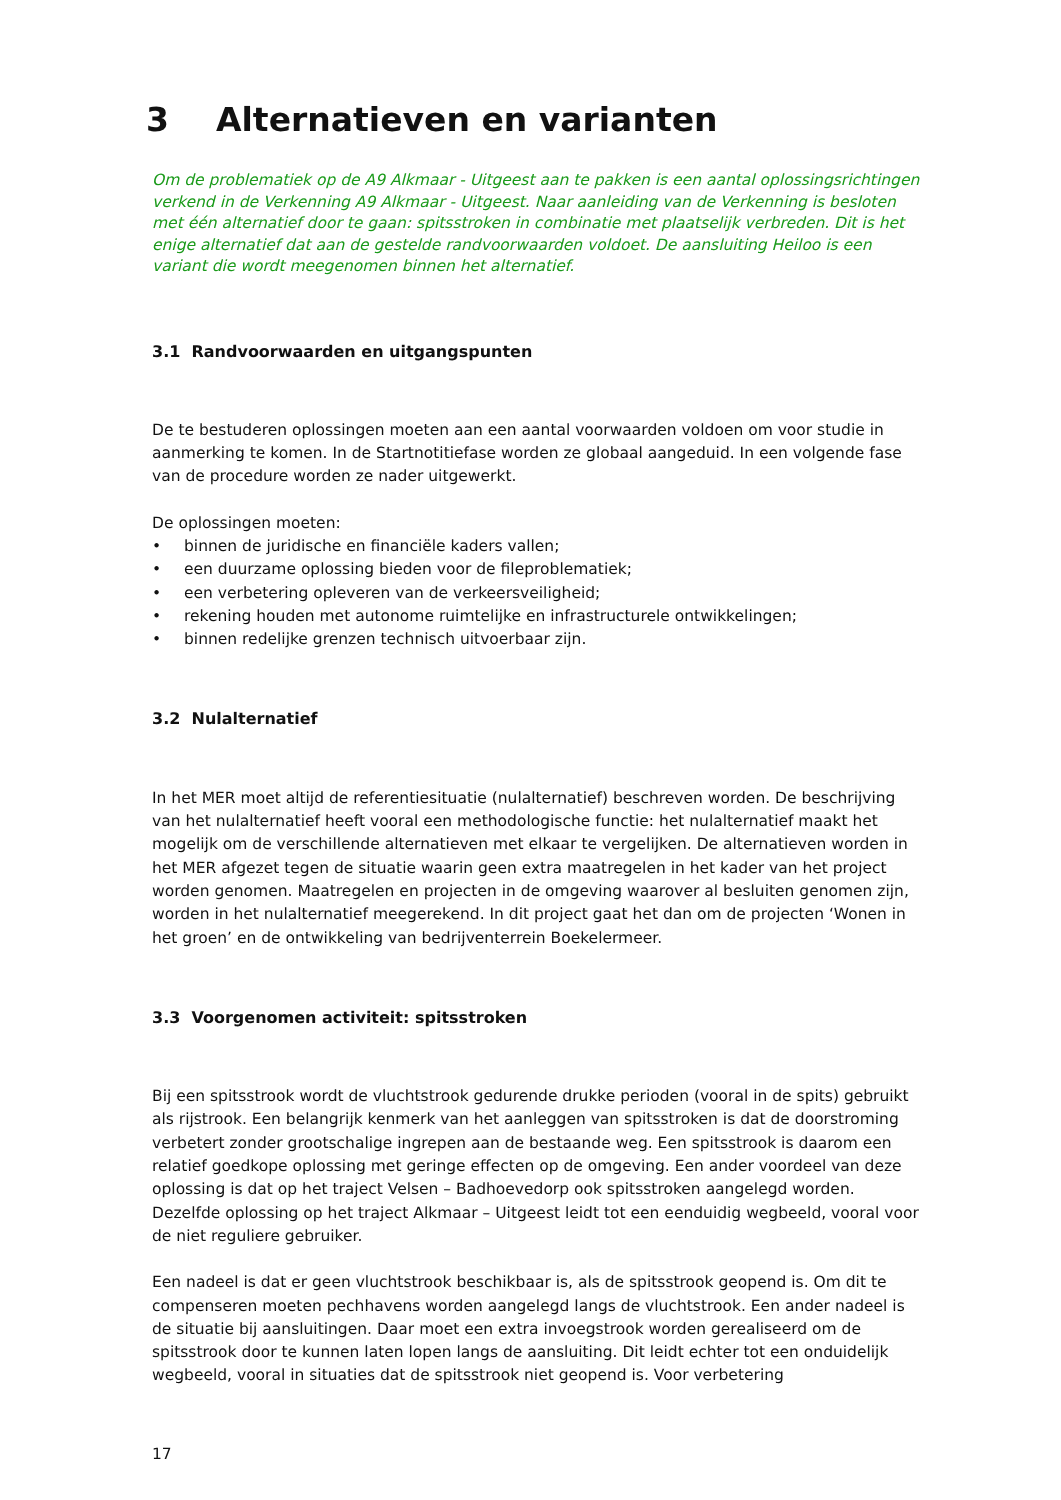3 Alternatieven en varianten
Om de problematiek op de A9 Alkmaar - Uitgeest aan te pakken is een aantal oplossingsrichtingen verkend in de Verkenning A9 Alkmaar - Uitgeest. Naar aanleiding van de Verkenning is besloten met één alternatief door te gaan: spitsstroken in combinatie met plaatselijk verbreden. Dit is het enige alternatief dat aan de gestelde randvoorwaarden voldoet. De aansluiting Heiloo is een variant die wordt meegenomen binnen het alternatief.
3.1 Randvoorwaarden en uitgangspunten
De te bestuderen oplossingen moeten aan een aantal voorwaarden voldoen om voor studie in aanmerking te komen. In de Startnotitiefase worden ze globaal aangeduid. In een volgende fase van de procedure worden ze nader uitgewerkt.
De oplossingen moeten:
• binnen de juridische en financiële kaders vallen;
• een duurzame oplossing bieden voor de fileproblematiek;
• een verbetering opleveren van de verkeersveiligheid;
• rekening houden met autonome ruimtelijke en infrastructurele ontwikkelingen;
• binnen redelijke grenzen technisch uitvoerbaar zijn.
3.2 Nulalternatief
In het MER moet altijd de referentiesituatie (nulalternatief) beschreven worden. De beschrijving van het nulalternatief heeft vooral een methodologische functie: het nulalternatief maakt het mogelijk om de verschillende alternatieven met elkaar te vergelijken. De alternatieven worden in het MER afgezet tegen de situatie waarin geen extra maatregelen in het kader van het project worden genomen. Maatregelen en projecten in de omgeving waarover al besluiten genomen zijn, worden in het nulalternatief meegerekend. In dit project gaat het dan om de projecten ‘Wonen in het groen’ en de ontwikkeling van bedrijventerrein Boekelermeer.
3.3 Voorgenomen activiteit: spitsstroken
Bij een spitsstrook wordt de vluchtstrook gedurende drukke perioden (vooral in de spits) gebruikt als rijstrook. Een belangrijk kenmerk van het aanleggen van spitsstroken is dat de doorstroming verbetert zonder grootschalige ingrepen aan de bestaande weg. Een spitsstrook is daarom een relatief goedkope oplossing met geringe effecten op de omgeving. Een ander voordeel van deze oplossing is dat op het traject Velsen – Badhoevedorp ook spitsstroken aangelegd worden. Dezelfde oplossing op het traject Alkmaar – Uitgeest leidt tot een eenduidig wegbeeld, vooral voor de niet reguliere gebruiker.
Een nadeel is dat er geen vluchtstrook beschikbaar is, als de spitsstrook geopend is. Om dit te compenseren moeten pechhavens worden aangelegd langs de vluchtstrook. Een ander nadeel is de situatie bij aansluitingen. Daar moet een extra invoegstrook worden gerealiseerd om de spitsstrook door te kunnen laten lopen langs de aansluiting. Dit leidt echter tot een onduidelijk wegbeeld, vooral in situaties dat de spitsstrook niet geopend is. Voor verbetering
17